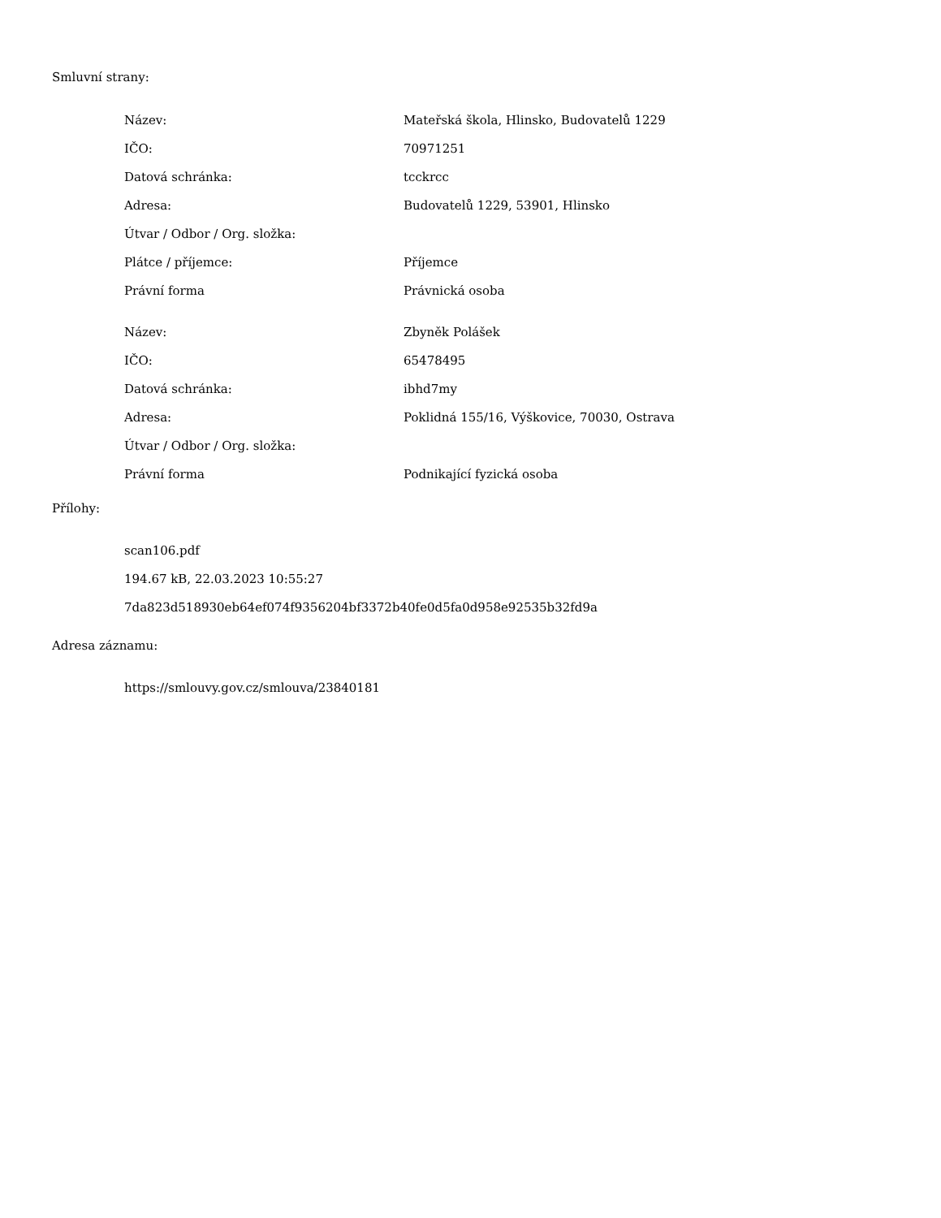Smluvní strany:
| Název: | Mateřská škola, Hlinsko, Budovatelů 1229 |
| IČO: | 70971251 |
| Datová schránka: | tcckrcc |
| Adresa: | Budovatelů 1229, 53901, Hlinsko |
| Útvar / Odbor / Org. složka: | |
| Plátce / příjemce: | Příjemce |
| Právní forma | Právnická osoba |
| Název: | Zbyněk Polášek |
| IČO: | 65478495 |
| Datová schránka: | ibhd7my |
| Adresa: | Poklidná 155/16, Výškovice, 70030, Ostrava |
| Útvar / Odbor / Org. složka: | |
| Právní forma | Podnikající fyzická osoba |
Přílohy:
scan106.pdf
194.67 kB, 22.03.2023 10:55:27
7da823d518930eb64ef074f9356204bf3372b40fe0d5fa0d958e92535b32fd9a
Adresa záznamu:
https://smlouvy.gov.cz/smlouva/23840181